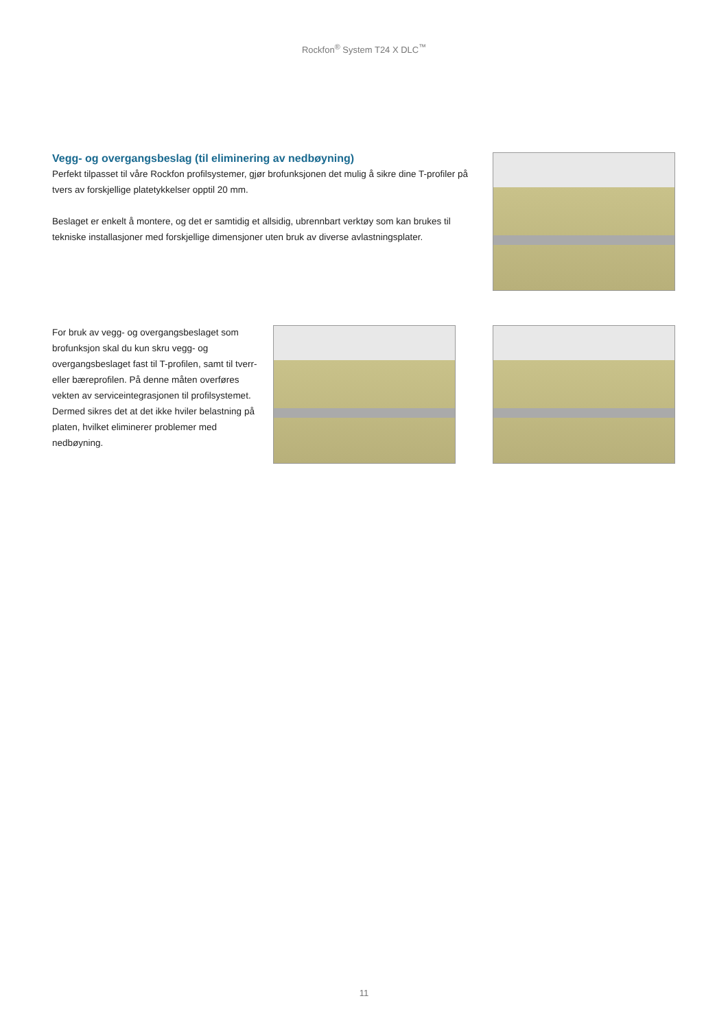Rockfon<sup>®</sup> System T24 X DLC<sup>™</sup>
Vegg- og overgangsbeslag (til eliminering av nedbøyning)
Perfekt tilpasset til våre Rockfon profilsystemer, gjør brofunksjonen det mulig å sikre dine T-profiler på tvers av forskjellige platetykkelser opptil 20 mm.
Beslaget er enkelt å montere, og det er samtidig et allsidig, ubrennbart verktøy som kan brukes til tekniske installasjoner med forskjellige dimensjoner uten bruk av diverse avlastningsplater.
For bruk av vegg- og overgangsbeslaget som brofunksjon skal du kun skru vegg- og overgangsbeslaget fast til T-profilen, samt til tverr- eller bæreprofilen. På denne måten overføres vekten av serviceintegrasjonen til profilsystemet. Dermed sikres det at det ikke hviler belastning på platen, hvilket eliminerer problemer med nedbøyning.
11